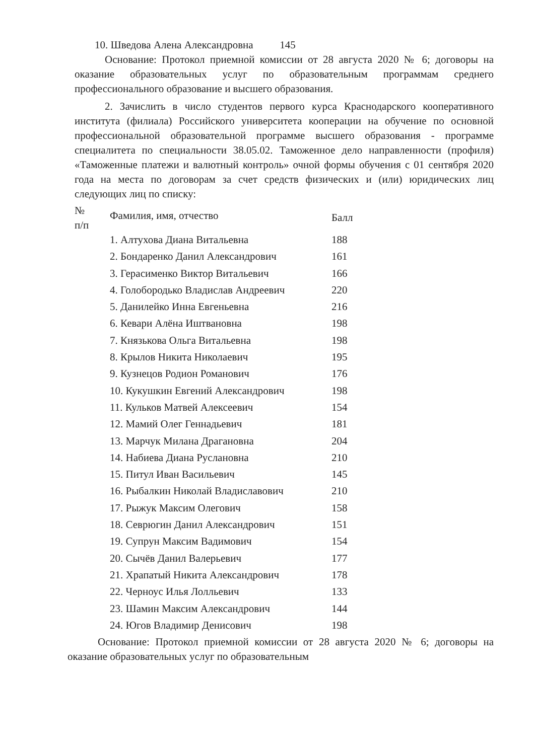10. Шведова Алена Александровна 145
Основание: Протокол приемной комиссии от 28 августа 2020 № 6; договоры на оказание образовательных услуг по образовательным программам среднего профессионального образование и высшего образования.
2. Зачислить в число студентов первого курса Краснодарского кооперативного института (филиала) Российского университета кооперации на обучение по основной профессиональной образовательной программе высшего образования - программе специалитета по специальности 38.05.02. Таможенное дело направленности (профиля) «Таможенные платежи и валютный контроль» очной формы обучения с 01 сентября 2020 года на места по договорам за счет средств физических и (или) юридических лиц следующих лиц по списку:
| № п/п | Фамилия, имя, отчество | Балл |
| --- | --- | --- |
| | 1. Алтухова Диана Витальевна | 188 |
| | 2. Бондаренко Данил Александрович | 161 |
| | 3. Герасименко Виктор Витальевич | 166 |
| | 4. Голобородько Владислав Андреевич | 220 |
| | 5. Данилейко Инна Евгеньевна | 216 |
| | 6. Кевари Алёна Иштвановна | 198 |
| | 7. Князькова Ольга Витальевна | 198 |
| | 8. Крылов Никита Николаевич | 195 |
| | 9. Кузнецов Родион Романович | 176 |
| | 10. Кукушкин Евгений Александрович | 198 |
| | 11. Кульков Матвей Алексеевич | 154 |
| | 12. Мамий Олег Геннадьевич | 181 |
| | 13. Марчук Милана Драгановна | 204 |
| | 14. Набиева Диана Руслановна | 210 |
| | 15. Питул Иван Васильевич | 145 |
| | 16. Рыбалкин Николай Владиславович | 210 |
| | 17. Рыжук Максим Олегович | 158 |
| | 18. Севрюгин Данил Александрович | 151 |
| | 19. Супрун Максим Вадимович | 154 |
| | 20. Сычёв Данил Валерьевич | 177 |
| | 21. Храпатый Никита Александрович | 178 |
| | 22. Черноус Илья Лолльевич | 133 |
| | 23. Шамин Максим Александрович | 144 |
| | 24. Югов Владимир Денисович | 198 |
Основание: Протокол приемной комиссии от 28 августа 2020 № 6; договоры на оказание образовательных услуг по образовательным